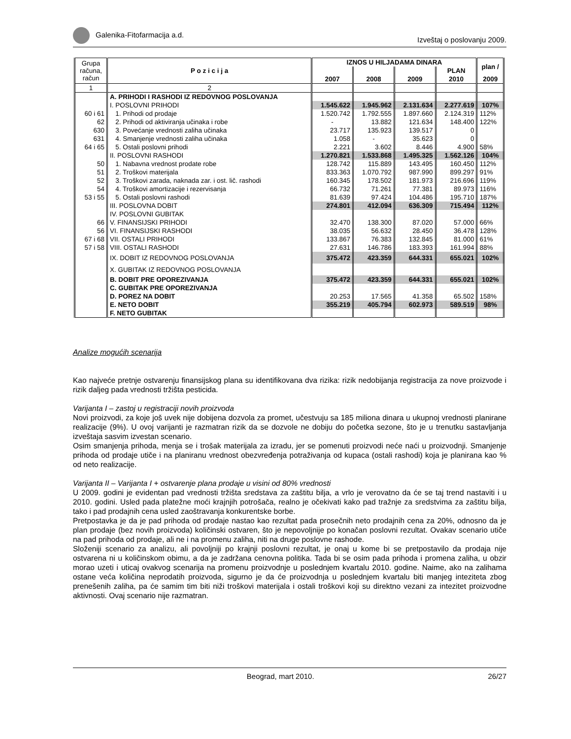Galenika-Fitofarmacija a.d. Izveštaj o poslovanju 2009.
| Grupa računa, račun | P o z i c i j a | IZNOS U HILJADAMA DINARA | | | | plan / |
| --- | --- | --- | --- | --- | --- | --- |
| | | | | | PLAN | |
| | | 2007 | 2008 | 2009 | 2010 | 2009 |
| 1 | 2 | | | | | |
| | A. PRIHODI I RASHODI IZ REDOVNOG POSLOVANJA | | | | | |
| | I. POSLOVNI PRIHODI | 1.545.622 | 1.945.962 | 2.131.634 | 2.277.619 | 107% |
| 60 i 61 | 1. Prihodi od prodaje | 1.520.742 | 1.792.555 | 1.897.660 | 2.124.319 | 112% |
| 62 | 2. Prihodi od aktiviranja učinaka i robe | - | 13.882 | 121.634 | 148.400 | 122% |
| 630 | 3. Povećanje vrednosti zaliha učinaka | 23.717 | 135.923 | 139.517 | 0 | |
| 631 | 4. Smanjenje vrednosti zaliha učinaka | 1.058 | - | 35.623 | 0 | |
| 64 i 65 | 5. Ostali poslovni prihodi | 2.221 | 3.602 | 8.446 | 4.900 | 58% |
| | II. POSLOVNI RASHODI | 1.270.821 | 1.533.868 | 1.495.325 | 1.562.126 | 104% |
| 50 | 1. Nabavna vrednost prodate robe | 128.742 | 115.889 | 143.495 | 160.450 | 112% |
| 51 | 2. Troškovi materijala | 833.363 | 1.070.792 | 987.990 | 899.297 | 91% |
| 52 | 3. Troškovi zarada, naknada zar. i ost. lič. rashodi | 160.345 | 178.502 | 181.973 | 216.696 | 119% |
| 54 | 4. Troškovi amortizacije i rezervisanja | 66.732 | 71.261 | 77.381 | 89.973 | 116% |
| 53 i 55 | 5. Ostali poslovni rashodi | 81.639 | 97.424 | 104.486 | 195.710 | 187% |
| | III. POSLOVNA DOBIT | 274.801 | 412.094 | 636.309 | 715.494 | 112% |
| | IV. POSLOVNI GUBITAK | | | | | |
| 66 | V. FINANSIJSKI PRIHODI | 32.470 | 138.300 | 87.020 | 57.000 | 66% |
| 56 | VI. FINANSIJSKI RASHODI | 38.035 | 56.632 | 28.450 | 36.478 | 128% |
| 67 i 68 | VII. OSTALI PRIHODI | 133.867 | 76.383 | 132.845 | 81.000 | 61% |
| 57 i 58 | VIII. OSTALI RASHODI | 27.631 | 146.786 | 183.393 | 161.994 | 88% |
| | IX. DOBIT IZ REDOVNOG POSLOVANJA | 375.472 | 423.359 | 644.331 | 655.021 | 102% |
| | X. GUBITAK IZ REDOVNOG POSLOVANJA | | | | | |
| | B. DOBIT PRE OPOREZIVANJA | 375.472 | 423.359 | 644.331 | 655.021 | 102% |
| | C. GUBITAK PRE OPOREZIVANJA | | | | | |
| | D. POREZ NA DOBIT | 20.253 | 17.565 | 41.358 | 65.502 | 158% |
| | E. NETO DOBIT | 355.219 | 405.794 | 602.973 | 589.519 | 98% |
| | F. NETO GUBITAK | | | | | |
Analize mogućih scenarija
Kao najveće pretnje ostvarenju finansijskog plana su identifikovana dva rizika: rizik nedobijanja registracija za nove proizvode i rizik daljeg pada vrednosti tržišta pesticida.
Varijanta I – zastoj u registraciji novih proizvoda
Novi proizvodi, za koje još uvek nije dobijena dozvola za promet, učestvuju sa 185 miliona dinara u ukupnoj vrednosti planirane realizacije (9%). U ovoj varijanti je razmatran rizik da se dozvole ne dobiju do početka sezone, što je u trenutku sastavljanja izveštaja sasvim izvestan scenario.
Osim smanjenja prihoda, menja se i trošak materijala za izradu, jer se pomenuti proizvodi neće naći u proizvodnji. Smanjenje prihoda od prodaje utiče i na planiranu vrednost obezvređenja potraživanja od kupaca (ostali rashodi) koja je planirana kao % od neto realizacije.
Varijanta II – Varijanta I + ostvarenje plana prodaje u visini od 80% vrednosti
U 2009. godini je evidentan pad vrednosti tržišta sredstava za zaštitu bilja, a vrlo je verovatno da će se taj trend nastaviti i u 2010. godini. Usled pada platežne moći krajnjih potrošača, realno je očekivati kako pad tražnje za sredstvima za zaštitu bilja, tako i pad prodajnih cena usled zaoštravanja konkurentske borbe.
Pretpostavka je da je pad prihoda od prodaje nastao kao rezultat pada prosečnih neto prodajnih cena za 20%, odnosno da je plan prodaje (bez novih proizvoda) količinski ostvaren, što je nepovoljnije po konačan poslovni rezultat. Ovakav scenario utiče na pad prihoda od prodaje, ali ne i na promenu zaliha, niti na druge poslovne rashode.
Složeniji scenario za analizu, ali povoljniji po krajnji poslovni rezultat, je onaj u kome bi se pretpostavilo da prodaja nije ostvarena ni u količinskom obimu, a da je zadržana cenovna politika. Tada bi se osim pada prihoda i promena zaliha, u obzir morao uzeti i uticaj ovakvog scenarija na promenu proizvodnje u poslednjem kvartalu 2010. godine. Naime, ako na zalihama ostane veća količina neprodatih proizvoda, sigurno je da će proizvodnja u poslednjem kvartalu biti manjeg inteziteta zbog prenešenih zaliha, pa će samim tim biti niži troškovi materijala i ostali troškovi koji su direktno vezani za intezitet proizvodne aktivnosti. Ovaj scenario nije razmatran.
Beograd, mart 2010. 26/27